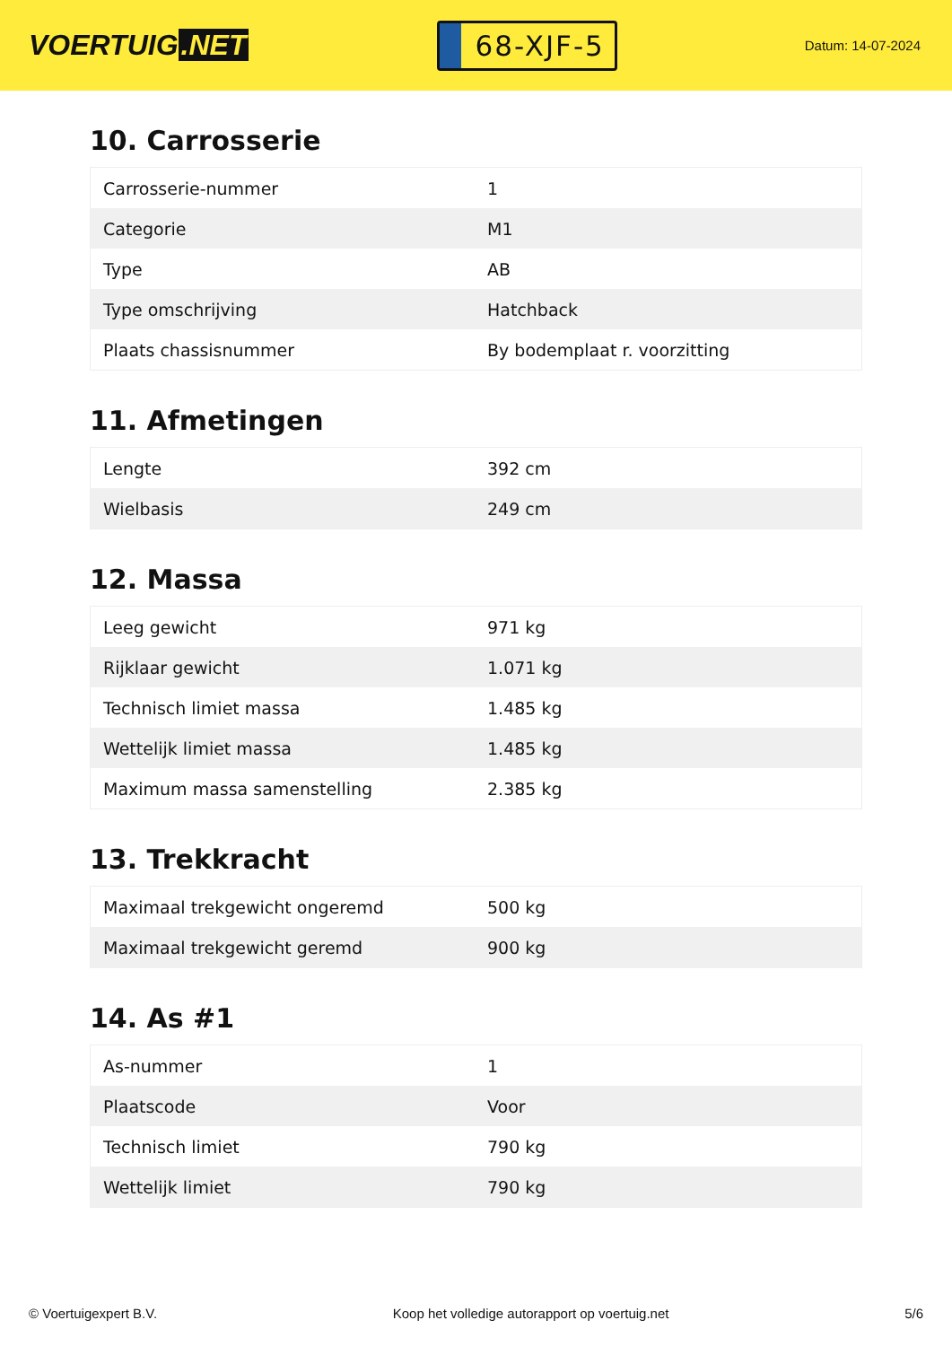VOERTUIG.NET
68-XJF-5
Datum: 14-07-2024
10. Carrosserie
| Carrosserie-nummer | 1 |
| Categorie | M1 |
| Type | AB |
| Type omschrijving | Hatchback |
| Plaats chassisnummer | By bodemplaat r. voorzitting |
11. Afmetingen
| Lengte | 392 cm |
| Wielbasis | 249 cm |
12. Massa
| Leeg gewicht | 971 kg |
| Rijklaar gewicht | 1.071 kg |
| Technisch limiet massa | 1.485 kg |
| Wettelijk limiet massa | 1.485 kg |
| Maximum massa samenstelling | 2.385 kg |
13. Trekkracht
| Maximaal trekgewicht ongeremd | 500 kg |
| Maximaal trekgewicht geremd | 900 kg |
14. As #1
| As-nummer | 1 |
| Plaatscode | Voor |
| Technisch limiet | 790 kg |
| Wettelijk limiet | 790 kg |
© Voertuigexpert B.V. Koop het volledige autorapport op voertuig.net 5/6